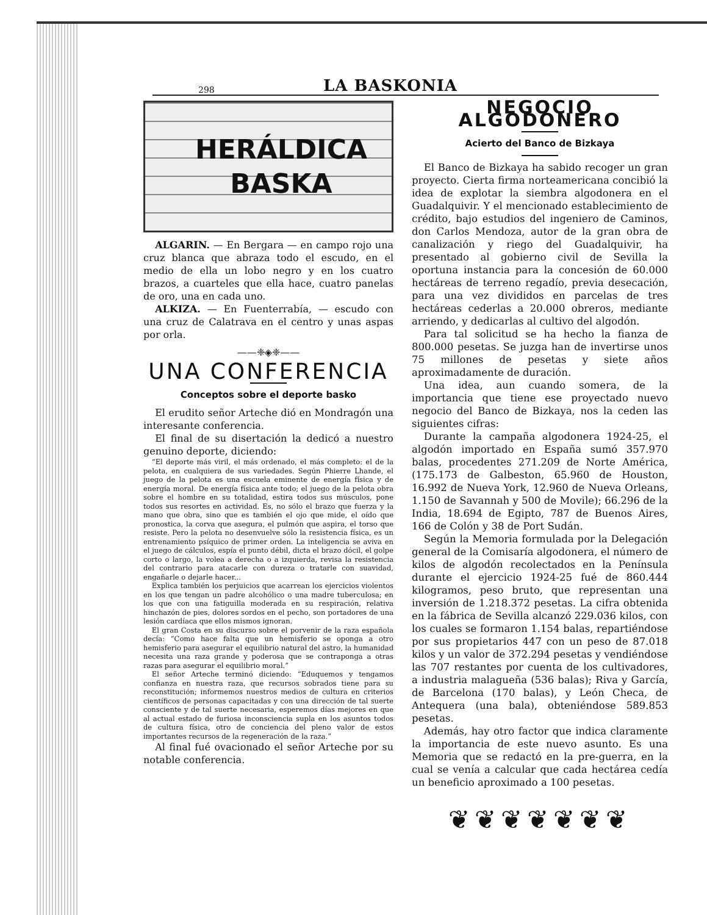298 LA BASKONIA
HERÁLDICA
BASKA
ALGARIN. — En Bergara — en campo rojo una cruz blanca que abraza todo el escudo, en el medio de ella un lobo negro y en los cuatro brazos, a cuarteles que ella hace, cuatro panelas de oro, una en cada uno.
ALKIZA. — En Fuenterrabía, — escudo con una cruz de Calatrava en el centro y unas aspas por orla.
——❈◈❈——
UNA CONFERENCIA
Conceptos sobre el deporte basko
El erudito señor Arteche dió en Mondragón una interesante conferencia.
El final de su disertación la dedicó a nuestro genuino deporte, diciendo:
“El deporte más viril, el más ordenado, el más completo: el de la pelota, en cualquiera de sus variedades. Según Phierre Lhande, el juego de la pelota es una escuela eminente de energía física y de energía moral. De energía física ante todo; el juego de la pelota obra sobre el hombre en su totalidad, estira todos sus músculos, pone todos sus resortes en actividad. Es, no sólo el brazo que fuerza y la mano que obra, sino que es también el ojo que mide, el oído que pronostica, la corva que asegura, el pulmón que aspira, el torso que resiste. Pero la pelota no desenvuelve sólo la resistencia física, es un entrenamiento psíquico de primer orden. La inteligencia se aviva en el juego de cálculos, espía el punto débil, dicta el brazo dócil, el golpe corto o largo, la volea a derecha o a izquierda, revisa la resistencia del contrario para atacarle con dureza o tratarle con suavidad, engañarle o dejarle hacer...
Explica también los perjuicios que acarrean los ejercicios violentos en los que tengan un padre alcohólico o una madre tuberculosa; en los que con una fatiguilla moderada en su respiración, relativa hinchazón de pies, dolores sordos en el pecho, son portadores de una lesión cardíaca que ellos mismos ignoran.
El gran Costa en su discurso sobre el porvenir de la raza española decía: “Como hace falta que un hemisferio se oponga a otro hemisferio para asegurar el equilibrio natural del astro, la humanidad necesita una raza grande y poderosa que se contraponga a otras razas para asegurar el equilibrio moral.”
El señor Arteche terminó diciendo: “Eduquemos y tengamos confianza en nuestra raza, que recursos sobrados tiene para su reconstitución; informemos nuestros medios de cultura en criterios científicos de personas capacitadas y con una dirección de tal suerte consciente y de tal suerte necesaria, esperemos días mejores en que al actual estado de furiosa inconsciencia supla en los asuntos todos de cultura física, otro de conciencia del pleno valor de estos importantes recursos de la regeneración de la raza.”
Al final fué ovacionado el señor Arteche por su notable conferencia.
NEGOCIO ALGODONERO
Acierto del Banco de Bizkaya
El Banco de Bizkaya ha sabido recoger un gran proyecto. Cierta firma norteamericana concibió la idea de explotar la siembra algodonera en el Guadalquivir. Y el mencionado establecimiento de crédito, bajo estudios del ingeniero de Caminos, don Carlos Mendoza, autor de la gran obra de canalización y riego del Guadalquivir, ha presentado al gobierno civil de Sevilla la oportuna instancia para la concesión de 60.000 hectáreas de terreno regadío, previa desecación, para una vez divididos en parcelas de tres hectáreas cederlas a 20.000 obreros, mediante arriendo, y dedicarlas al cultivo del algodón.
Para tal solicitud se ha hecho la fianza de 800.000 pesetas. Se juzga han de invertirse unos 75 millones de pesetas y siete años aproximadamente de duración.
Una idea, aun cuando somera, de la importancia que tiene ese proyectado nuevo negocio del Banco de Bizkaya, nos la ceden las siguientes cifras:
Durante la campaña algodonera 1924-25, el algodón importado en España sumó 357.970 balas, procedentes 271.209 de Norte América, (175.173 de Galbeston, 65.960 de Houston, 16.992 de Nueva York, 12.960 de Nueva Orleans, 1.150 de Savannah y 500 de Movile); 66.296 de la India, 18.694 de Egipto, 787 de Buenos Aires, 166 de Colón y 38 de Port Sudán.
Según la Memoria formulada por la Delegación general de la Comisaría algodonera, el número de kilos de algodón recolectados en la Península durante el ejercicio 1924-25 fué de 860.444 kilogramos, peso bruto, que representan una inversión de 1.218.372 pesetas. La cifra obtenida en la fábrica de Sevilla alcanzó 229.036 kilos, con los cuales se formaron 1.154 balas, repartiéndose por sus propietarios 447 con un peso de 87.018 kilos y un valor de 372.294 pesetas y vendiéndose las 707 restantes por cuenta de los cultivadores, a industria malagueña (536 balas); Riva y García, de Barcelona (170 balas), y León Checa, de Antequera (una bala), obteniéndose 589.853 pesetas.
Además, hay otro factor que indica claramente la importancia de este nuevo asunto. Es una Memoria que se redactó en la pre-guerra, en la cual se venía a calcular que cada hectárea cedía un beneficio aproximado a 100 pesetas.
❦❦❦❦❦❦❦